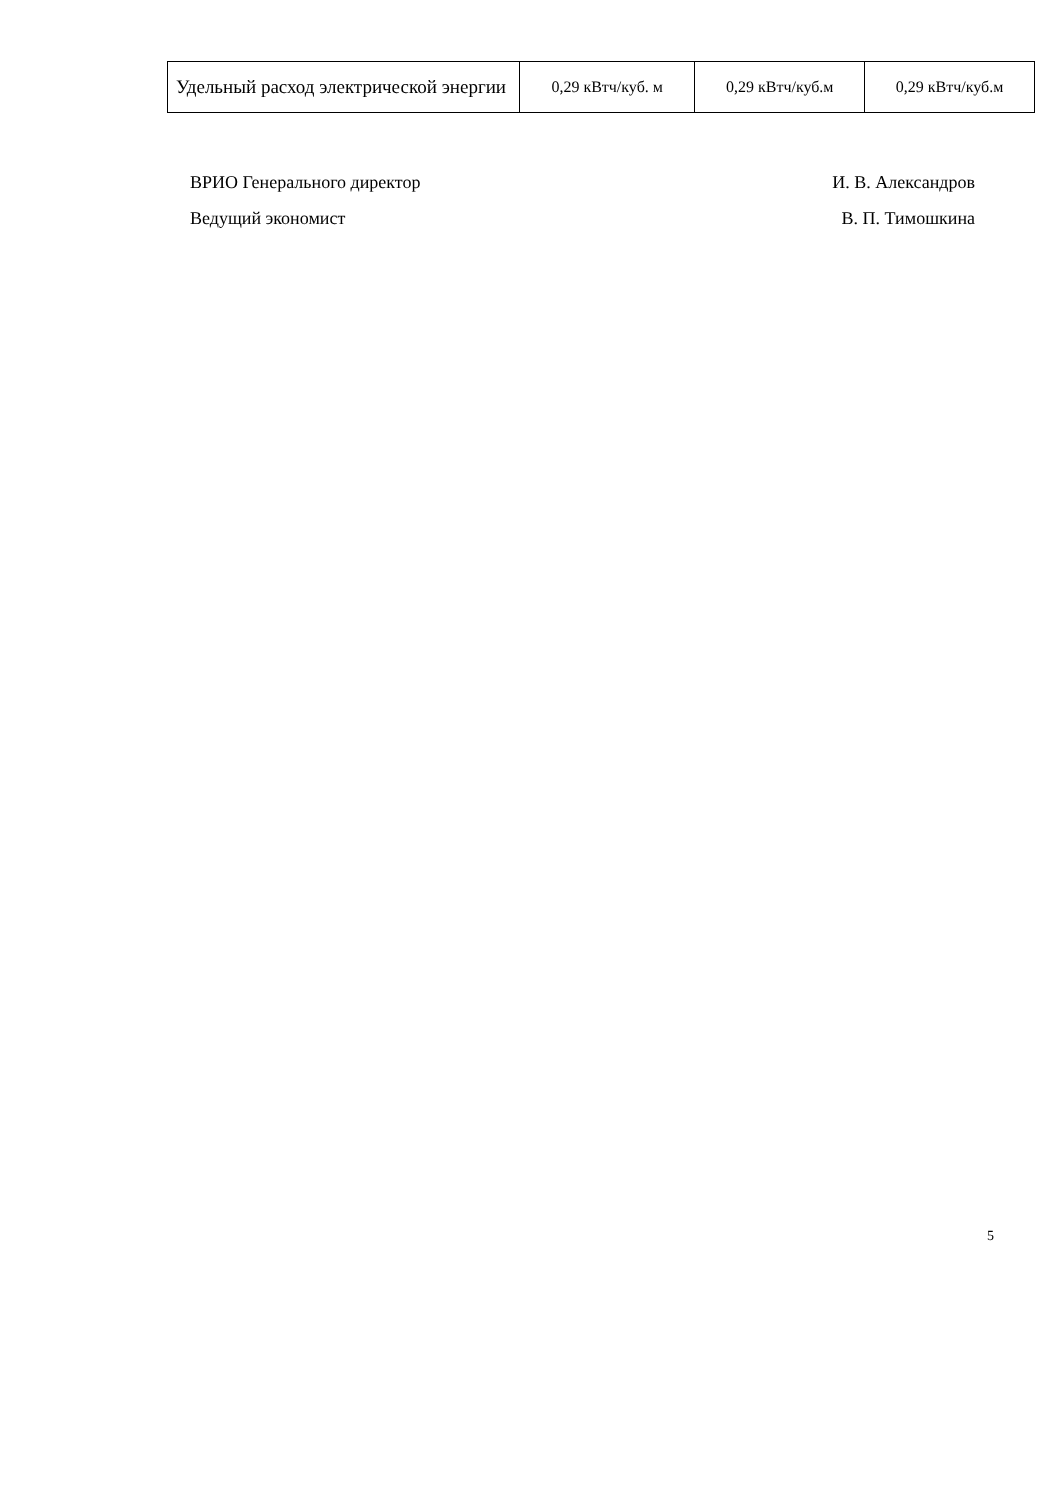| Удельный расход электрической энергии | 0,29 кВтч/куб. м | 0,29 кВтч/куб.м | 0,29 кВтч/куб.м |
ВРИО Генерального директор И. В. Александров
Ведущий экономист В. П. Тимошкина
5